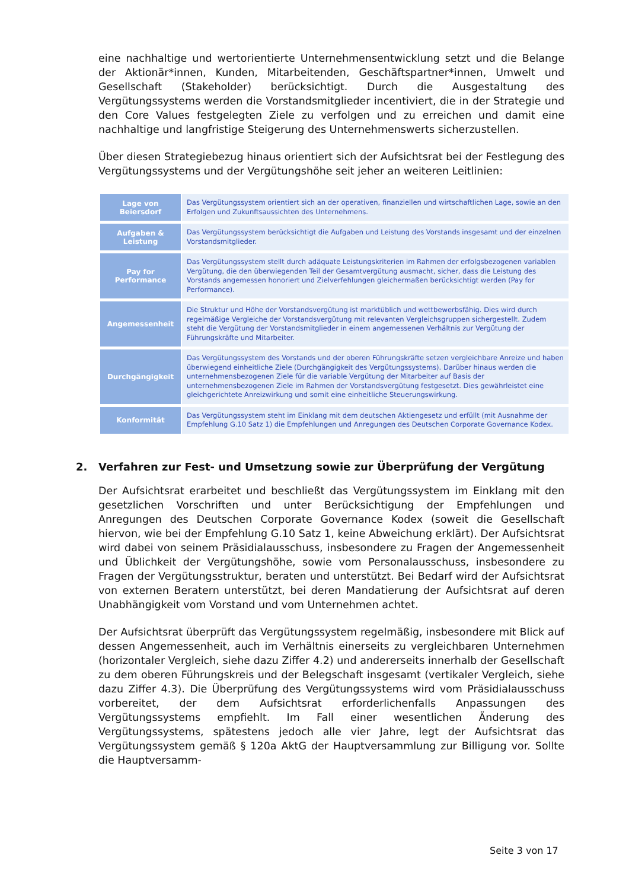eine nachhaltige und wertorientierte Unternehmensentwicklung setzt und die Belange der Aktionär*innen, Kunden, Mitarbeitenden, Geschäftspartner*innen, Umwelt und Gesellschaft (Stakeholder) berücksichtigt. Durch die Ausgestaltung des Vergütungssystems werden die Vorstandsmitglieder incentiviert, die in der Strategie und den Core Values festgelegten Ziele zu verfolgen und zu erreichen und damit eine nachhaltige und langfristige Steigerung des Unternehmenswerts sicherzustellen.
Über diesen Strategiebezug hinaus orientiert sich der Aufsichtsrat bei der Festlegung des Vergütungssystems und der Vergütungshöhe seit jeher an weiteren Leitlinien:
| Lage von Beiersdorf | Das Vergütungssystem orientiert sich an der operativen, finanziellen und wirtschaftlichen Lage, sowie an den Erfolgen und Zukunftsaussichten des Unternehmens. |
| Aufgaben & Leistung | Das Vergütungssystem berücksichtigt die Aufgaben und Leistung des Vorstands insgesamt und der einzelnen Vorstandsmitglieder. |
| Pay for Performance | Das Vergütungssystem stellt durch adäquate Leistungskriterien im Rahmen der erfolgsbezogenen variablen Vergütung, die den überwiegenden Teil der Gesamtvergütung ausmacht, sicher, dass die Leistung des Vorstands angemessen honoriert und Zielverfehlungen gleichermaßen berücksichtigt werden (Pay for Performance). |
| Angemessenheit | Die Struktur und Höhe der Vorstandsvergütung ist marktüblich und wettbewerbsfähig. Dies wird durch regelmäßige Vergleiche der Vorstandsvergütung mit relevanten Vergleichsgruppen sichergestellt. Zudem steht die Vergütung der Vorstandsmitglieder in einem angemessenen Verhältnis zur Vergütung der Führungskräfte und Mitarbeiter. |
| Durchgängigkeit | Das Vergütungssystem des Vorstands und der oberen Führungskräfte setzen vergleichbare Anreize und haben überwiegend einheitliche Ziele (Durchgängigkeit des Vergütungssystems). Darüber hinaus werden die unternehmensbezogenen Ziele für die variable Vergütung der Mitarbeiter auf Basis der unternehmensbezogenen Ziele im Rahmen der Vorstandsvergütung festgesetzt. Dies gewährleistet eine gleichgerichtete Anreizwirkung und somit eine einheitliche Steuerungswirkung. |
| Konformität | Das Vergütungssystem steht im Einklang mit dem deutschen Aktiengesetz und erfüllt (mit Ausnahme der Empfehlung G.10 Satz 1) die Empfehlungen und Anregungen des Deutschen Corporate Governance Kodex. |
2. Verfahren zur Fest- und Umsetzung sowie zur Überprüfung der Vergütung
Der Aufsichtsrat erarbeitet und beschließt das Vergütungssystem im Einklang mit den gesetzlichen Vorschriften und unter Berücksichtigung der Empfehlungen und Anregungen des Deutschen Corporate Governance Kodex (soweit die Gesellschaft hiervon, wie bei der Empfehlung G.10 Satz 1, keine Abweichung erklärt). Der Aufsichtsrat wird dabei von seinem Präsidialausschuss, insbesondere zu Fragen der Angemessenheit und Üblichkeit der Vergütungshöhe, sowie vom Personalausschuss, insbesondere zu Fragen der Vergütungsstruktur, beraten und unterstützt. Bei Bedarf wird der Aufsichtsrat von externen Beratern unterstützt, bei deren Mandatierung der Aufsichtsrat auf deren Unabhängigkeit vom Vorstand und vom Unternehmen achtet.
Der Aufsichtsrat überprüft das Vergütungssystem regelmäßig, insbesondere mit Blick auf dessen Angemessenheit, auch im Verhältnis einerseits zu vergleichbaren Unternehmen (horizontaler Vergleich, siehe dazu Ziffer 4.2) und andererseits innerhalb der Gesellschaft zu dem oberen Führungskreis und der Belegschaft insgesamt (vertikaler Vergleich, siehe dazu Ziffer 4.3). Die Überprüfung des Vergütungssystems wird vom Präsidialausschuss vorbereitet, der dem Aufsichtsrat erforderlichenfalls Anpassungen des Vergütungssystems empfiehlt. Im Fall einer wesentlichen Änderung des Vergütungssystems, spätestens jedoch alle vier Jahre, legt der Aufsichtsrat das Vergütungssystem gemäß § 120a AktG der Hauptversammlung zur Billigung vor. Sollte die Hauptversamm-
Seite 3 von 17